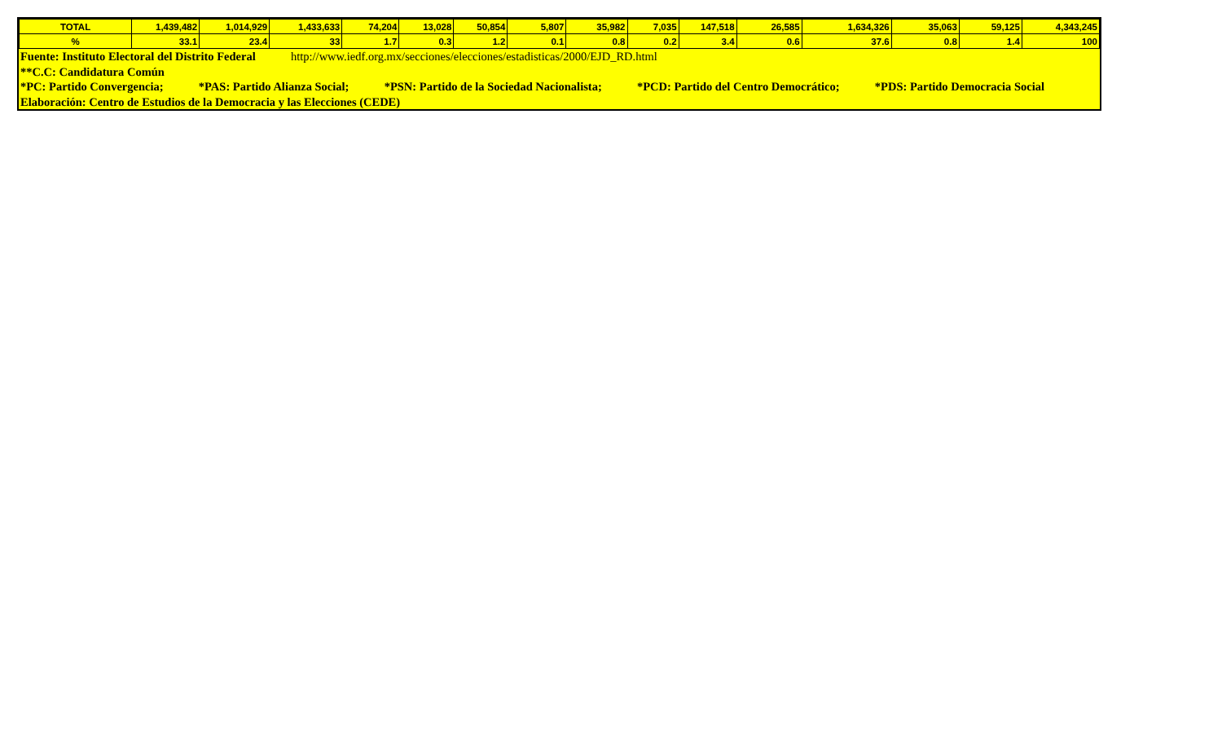| TOTAL | 1,439,482 | 1,014,929 | 1,433,633 | 74,204 | 13,028 | 50,854 | 5,807 | 35,982 | 7,035 | 147,518 | 26,585 | 1,634,326 | 35,063 | 59,125 | 4,343,245 |
| % | 33.1 | 23.4 | 33 | 1.7 | 0.3 | 1.2 | 0.1 | 0.8 | 0.2 | 3.4 | 0.6 | 37.6 | 0.8 | 1.4 | 100 |
Fuente: Instituto Electoral del Distrito Federal http://www.iedf.org.mx/secciones/elecciones/estadisticas/2000/EJD_RD.html
**C.C: Candidatura Común
*PC: Partido Convergencia; *PAS: Partido Alianza Social; *PSN: Partido de la Sociedad Nacionalista; *PCD: Partido del Centro Democrático; *PDS: Partido Democracia Social
Elaboración: Centro de Estudios de la Democracia y las Elecciones (CEDE)